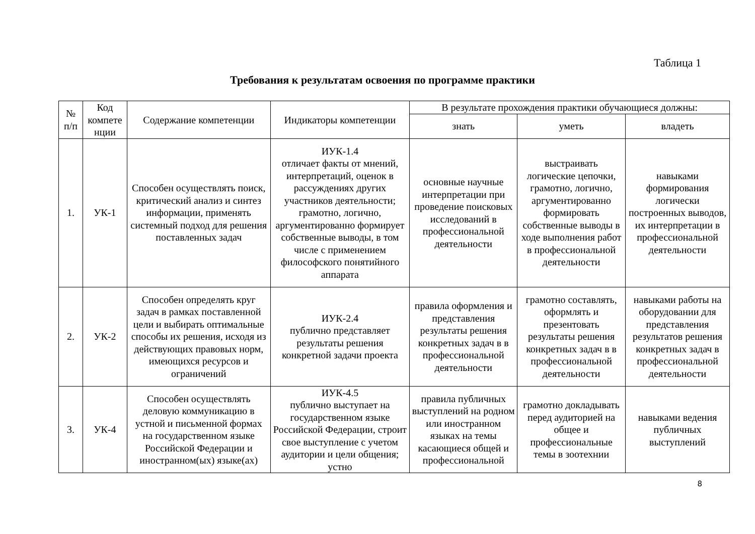Таблица 1
Требования к результатам освоения по программе практики
| № п/п | Код компете нции | Содержание компетенции | Индикаторы компетенции | В результате прохождения практики обучающиеся должны: | | |
| --- | --- | --- | --- | --- | --- | --- |
| | | | | знать | уметь | владеть |
| 1. | УК-1 | Способен осуществлять поиск, критический анализ и синтез информации, применять системный подход для решения поставленных задач | ИУК-1.4 отличает факты от мнений, интерпретаций, оценок в рассуждениях других участников деятельности; грамотно, логично, аргументированно формирует собственные выводы, в том числе с применением философского понятийного аппарата | основные научные интерпретации при проведение поисковых исследований в профессиональной деятельности | выстраивать логические цепочки, грамотно, логично, аргументированно формировать собственные выводы в ходе выполнения работ в профессиональной деятельности | навыками формирования логически построенных выводов, их интерпретации в профессиональной деятельности |
| 2. | УК-2 | Способен определять круг задач в рамках поставленной цели и выбирать оптимальные способы их решения, исходя из действующих правовых норм, имеющихся ресурсов и ограничений | ИУК-2.4 публично представляет результаты решения конкретной задачи проекта | правила оформления и представления результаты решения конкретных задач в в профессиональной деятельности | грамотно составлять, оформлять и презентовать результаты решения конкретных задач в в профессиональной деятельности | навыками работы на оборудовании для представления результатов решения конкретных задач в профессиональной деятельности |
| 3. | УК-4 | Способен осуществлять деловую коммуникацию в устной и письменной формах на государственном языке Российской Федерации и иностранном(ых) языке(ах) | ИУК-4.5 публично выступает на государственном языке Российской Федерации, строит свое выступление с учетом аудитории и цели общения; устно | правила публичных выступлений на родном или иностранном языках на темы касающиеся общей и профессиональной | грамотно докладывать перед аудиторией на общее и профессиональные темы в зоотехнии | навыками ведения публичных выступлений |
8